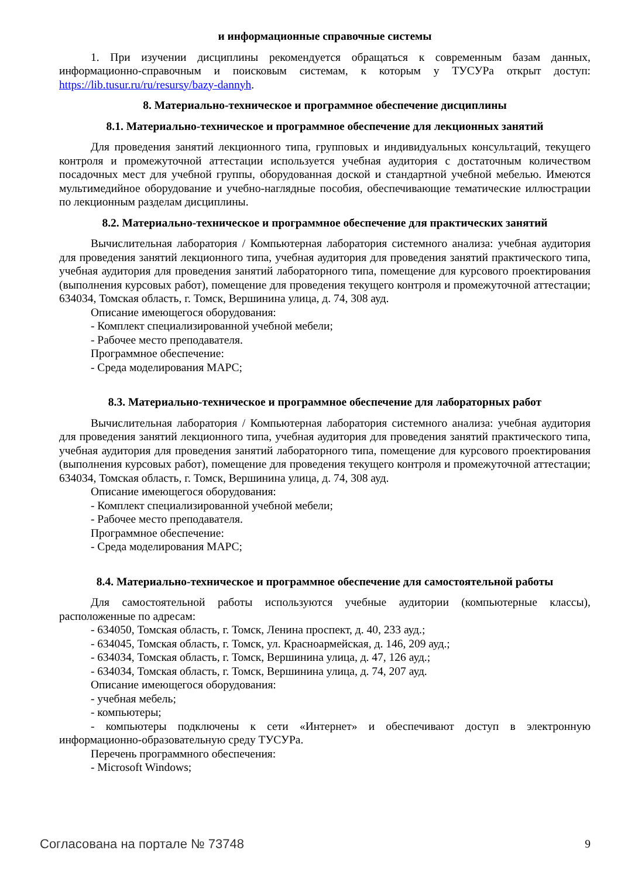и информационные справочные системы
1. При изучении дисциплины рекомендуется обращаться к современным базам данных, информационно-справочным и поисковым системам, к которым у ТУСУРа открыт доступ: https://lib.tusur.ru/ru/resursy/bazy-dannyh.
8. Материально-техническое и программное обеспечение дисциплины
8.1. Материально-техническое и программное обеспечение для лекционных занятий
Для проведения занятий лекционного типа, групповых и индивидуальных консультаций, текущего контроля и промежуточной аттестации используется учебная аудитория с достаточным количеством посадочных мест для учебной группы, оборудованная доской и стандартной учебной мебелью. Имеются мультимедийное оборудование и учебно-наглядные пособия, обеспечивающие тематические иллюстрации по лекционным разделам дисциплины.
8.2. Материально-техническое и программное обеспечение для практических занятий
Вычислительная лаборатория / Компьютерная лаборатория системного анализа: учебная аудитория для проведения занятий лекционного типа, учебная аудитория для проведения занятий практического типа, учебная аудитория для проведения занятий лабораторного типа, помещение для курсового проектирования (выполнения курсовых работ), помещение для проведения текущего контроля и промежуточной аттестации; 634034, Томская область, г. Томск, Вершинина улица, д. 74, 308 ауд.
Описание имеющегося оборудования:
- Комплект специализированной учебной мебели;
- Рабочее место преподавателя.
Программное обеспечение:
- Среда моделирования МАРС;
8.3. Материально-техническое и программное обеспечение для лабораторных работ
Вычислительная лаборатория / Компьютерная лаборатория системного анализа: учебная аудитория для проведения занятий лекционного типа, учебная аудитория для проведения занятий практического типа, учебная аудитория для проведения занятий лабораторного типа, помещение для курсового проектирования (выполнения курсовых работ), помещение для проведения текущего контроля и промежуточной аттестации; 634034, Томская область, г. Томск, Вершинина улица, д. 74, 308 ауд.
Описание имеющегося оборудования:
- Комплект специализированной учебной мебели;
- Рабочее место преподавателя.
Программное обеспечение:
- Среда моделирования МАРС;
8.4. Материально-техническое и программное обеспечение для самостоятельной работы
Для самостоятельной работы используются учебные аудитории (компьютерные классы), расположенные по адресам:
- 634050, Томская область, г. Томск, Ленина проспект, д. 40, 233 ауд.;
- 634045, Томская область, г. Томск, ул. Красноармейская, д. 146, 209 ауд.;
- 634034, Томская область, г. Томск, Вершинина улица, д. 47, 126 ауд.;
- 634034, Томская область, г. Томск, Вершинина улица, д. 74, 207 ауд.
Описание имеющегося оборудования:
- учебная мебель;
- компьютеры;
- компьютеры подключены к сети «Интернет» и обеспечивают доступ в электронную информационно-образовательную среду ТУСУРа.
Перечень программного обеспечения:
- Microsoft Windows;
Согласована на портале № 73748 9